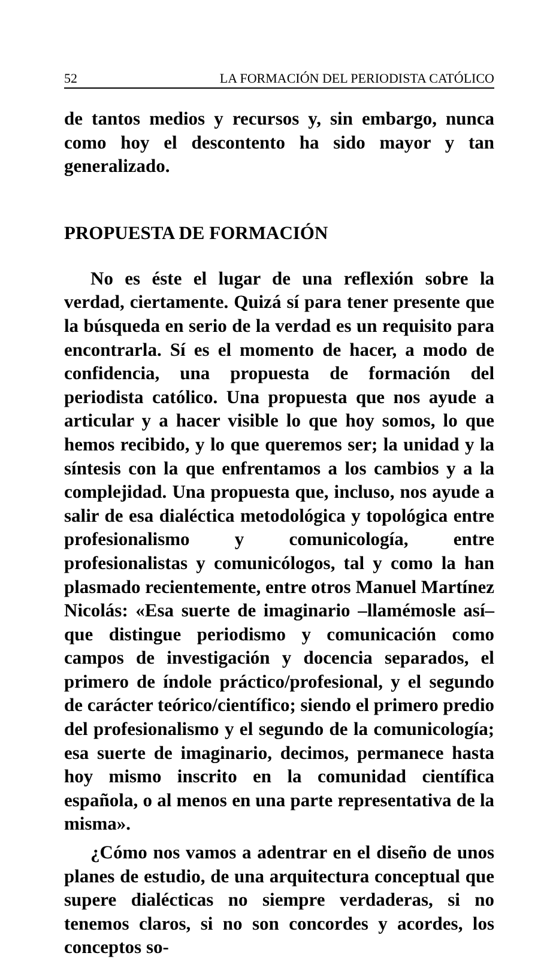52 LA FORMACIÓN DEL PERIODISTA CATÓLICO
de tantos medios y recursos y, sin embargo, nunca como hoy el descontento ha sido mayor y tan generalizado.
PROPUESTA DE FORMACIÓN
No es éste el lugar de una reflexión sobre la verdad, ciertamente. Quizá sí para tener presente que la búsqueda en serio de la verdad es un requisito para encontrarla. Sí es el momento de hacer, a modo de confidencia, una propuesta de formación del periodista católico. Una propuesta que nos ayude a articular y a hacer visible lo que hoy somos, lo que hemos recibido, y lo que queremos ser; la unidad y la síntesis con la que enfrentamos a los cambios y a la complejidad. Una propuesta que, incluso, nos ayude a salir de esa dialéctica metodológica y topológica entre profesionalismo y comunicología, entre profesionalistas y comunicólogos, tal y como la han plasmado recientemente, entre otros Manuel Martínez Nicolás: «Esa suerte de imaginario –llamémosle así– que distingue periodismo y comunicación como campos de investigación y docencia separados, el primero de índole práctico/profesional, y el segundo de carácter teórico/científico; siendo el primero predio del profesionalismo y el segundo de la comunicología; esa suerte de imaginario, decimos, permanece hasta hoy mismo inscrito en la comunidad científica española, o al menos en una parte representativa de la misma».
¿Cómo nos vamos a adentrar en el diseño de unos planes de estudio, de una arquitectura conceptual que supere dialécticas no siempre verdaderas, si no tenemos claros, si no son concordes y acordes, los conceptos so-